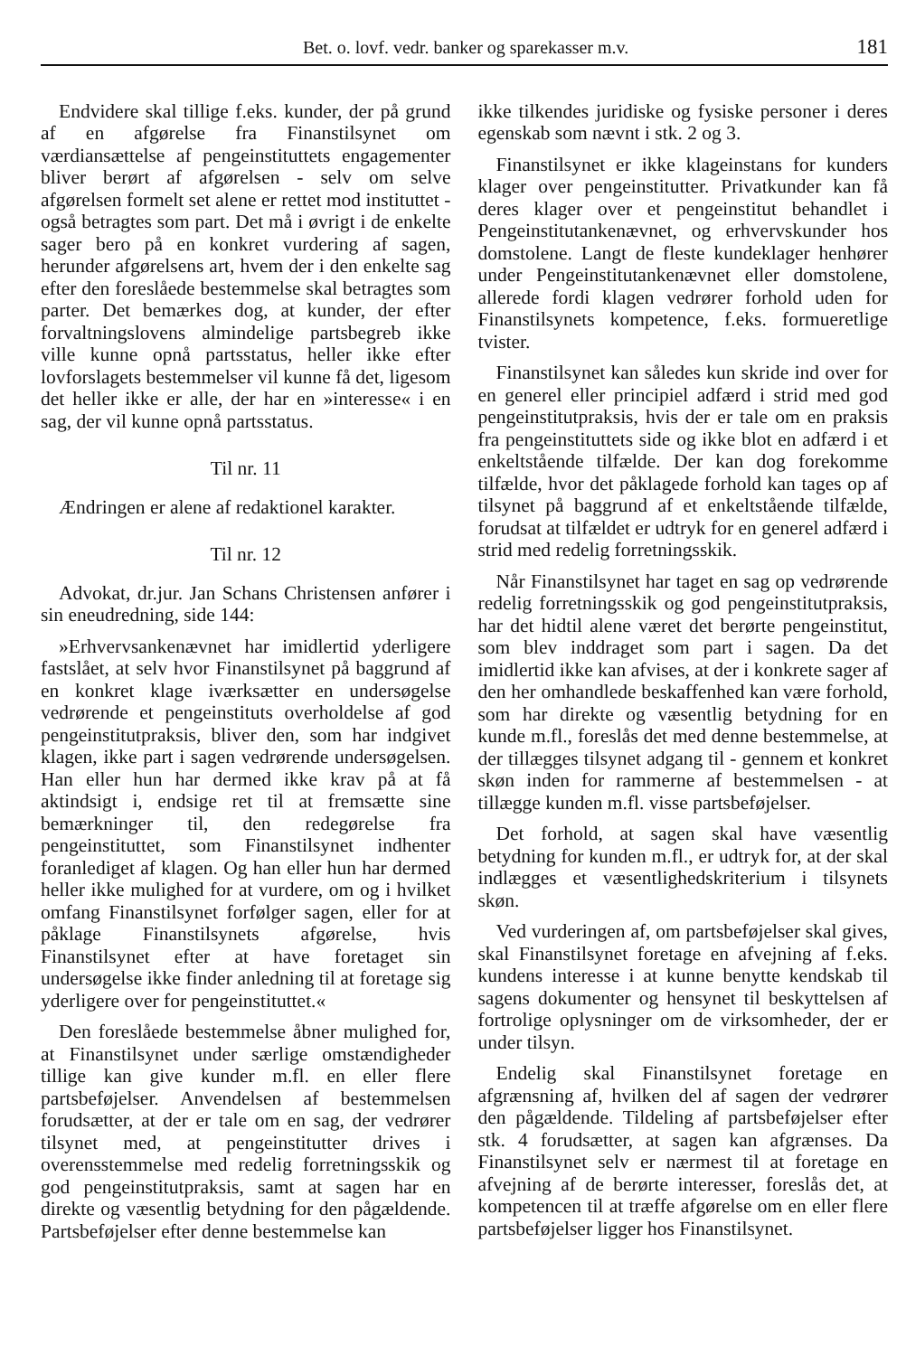Bet. o. lovf. vedr. banker og sparekasser m.v. 181
Endvidere skal tillige f.eks. kunder, der på grund af en afgørelse fra Finanstilsynet om værdiansættelse af pengeinstituttets engagementer bliver berørt af afgørelsen - selv om selve afgørelsen formelt set alene er rettet mod instituttet - også betragtes som part. Det må i øvrigt i de enkelte sager bero på en konkret vurdering af sagen, herunder afgørelsens art, hvem der i den enkelte sag efter den foreslåede bestemmelse skal betragtes som parter. Det bemærkes dog, at kunder, der efter forvaltningslovens almindelige partsbegreb ikke ville kunne opnå partsstatus, heller ikke efter lovforslagets bestemmelser vil kunne få det, ligesom det heller ikke er alle, der har en »interesse« i en sag, der vil kunne opnå partsstatus.
Til nr. 11
Ændringen er alene af redaktionel karakter.
Til nr. 12
Advokat, dr.jur. Jan Schans Christensen anfører i sin eneudredning, side 144:
»Erhvervsankenævnet har imidlertid yderligere fastslået, at selv hvor Finanstilsynet på baggrund af en konkret klage iværksætter en undersøgelse vedrørende et pengeinstituts overholdelse af god pengeinstitutpraksis, bliver den, som har indgivet klagen, ikke part i sagen vedrørende undersøgelsen. Han eller hun har dermed ikke krav på at få aktindsigt i, endsige ret til at fremsætte sine bemærkninger til, den redegørelse fra pengeinstituttet, som Finanstilsynet indhenter foranlediget af klagen. Og han eller hun har dermed heller ikke mulighed for at vurdere, om og i hvilket omfang Finanstilsynet forfølger sagen, eller for at påklage Finanstilsynets afgørelse, hvis Finanstilsynet efter at have foretaget sin undersøgelse ikke finder anledning til at foretage sig yderligere over for pengeinstituttet.«
Den foreslåede bestemmelse åbner mulighed for, at Finanstilsynet under særlige omstændigheder tillige kan give kunder m.fl. en eller flere partsbeføjelser. Anvendelsen af bestemmelsen forudsætter, at der er tale om en sag, der vedrører tilsynet med, at pengeinstitutter drives i overensstemmelse med redelig forretningsskik og god pengeinstitutpraksis, samt at sagen har en direkte og væsentlig betydning for den pågældende. Partsbeføjelser efter denne bestemmelse kan
ikke tilkendes juridiske og fysiske personer i deres egenskab som nævnt i stk. 2 og 3.
Finanstilsynet er ikke klageinstans for kunders klager over pengeinstitutter. Privatkunder kan få deres klager over et pengeinstitut behandlet i Pengeinstitutankenævnet, og erhvervskunder hos domstolene. Langt de fleste kundeklager henhører under Pengeinstitutankenævnet eller domstolene, allerede fordi klagen vedrører forhold uden for Finanstilsynets kompetence, f.eks. formueretlige tvister.
Finanstilsynet kan således kun skride ind over for en generel eller principiel adfærd i strid med god pengeinstitutpraksis, hvis der er tale om en praksis fra pengeinstituttets side og ikke blot en adfærd i et enkeltstående tilfælde. Der kan dog forekomme tilfælde, hvor det påklagede forhold kan tages op af tilsynet på baggrund af et enkeltstående tilfælde, forudsat at tilfældet er udtryk for en generel adfærd i strid med redelig forretningsskik.
Når Finanstilsynet har taget en sag op vedrørende redelig forretningsskik og god pengeinstitutpraksis, har det hidtil alene været det berørte pengeinstitut, som blev inddraget som part i sagen. Da det imidlertid ikke kan afvises, at der i konkrete sager af den her omhandlede beskaffenhed kan være forhold, som har direkte og væsentlig betydning for en kunde m.fl., foreslås det med denne bestemmelse, at der tillægges tilsynet adgang til - gennem et konkret skøn inden for rammerne af bestemmelsen - at tillægge kunden m.fl. visse partsbeføjelser.
Det forhold, at sagen skal have væsentlig betydning for kunden m.fl., er udtryk for, at der skal indlægges et væsentlighedskriterium i tilsynets skøn.
Ved vurderingen af, om partsbeføjelser skal gives, skal Finanstilsynet foretage en afvejning af f.eks. kundens interesse i at kunne benytte kendskab til sagens dokumenter og hensynet til beskyttelsen af fortrolige oplysninger om de virksomheder, der er under tilsyn.
Endelig skal Finanstilsynet foretage en afgrænsning af, hvilken del af sagen der vedrører den pågældende. Tildeling af partsbeføjelser efter stk. 4 forudsætter, at sagen kan afgrænses. Da Finanstilsynet selv er nærmest til at foretage en afvejning af de berørte interesser, foreslås det, at kompetencen til at træffe afgørelse om en eller flere partsbeføjelser ligger hos Finanstilsynet.